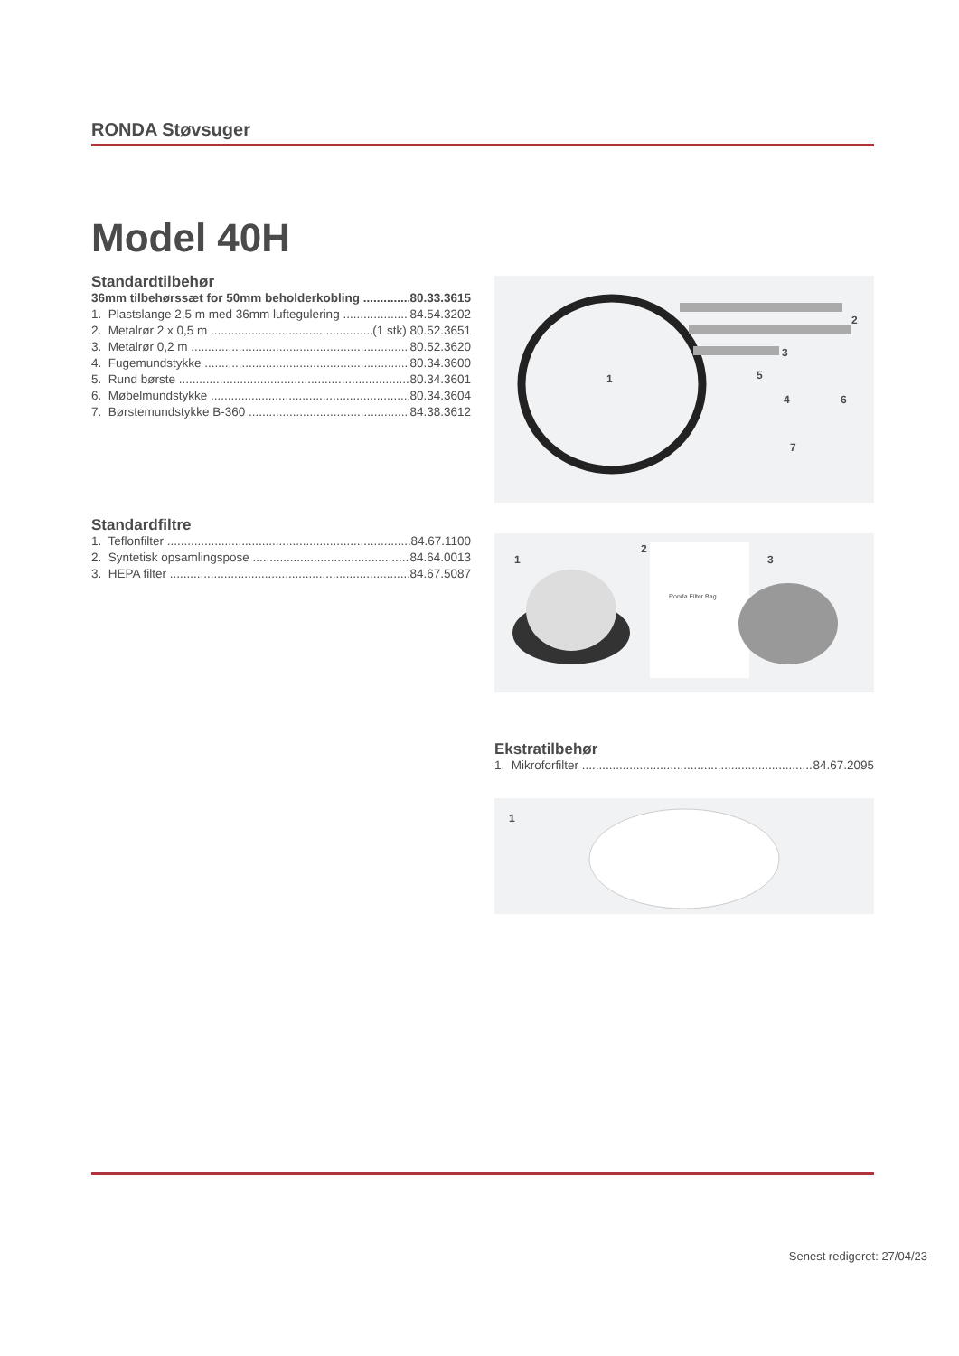RONDA Støvsuger
Model 40H
Standardtilbehør
36mm tilbehørssæt for 50mm beholderkobling 80.33.3615
1. Plastslange 2,5 m med 36mm luftegulering 84.54.3202
2. Metalrør 2 x 0,5 m (1 stk) 80.52.3651
3. Metalrør 0,2 m 80.52.3620
4. Fugemundstykke 80.34.3600
5. Rund børste 80.34.3601
6. Møbelmundstykke 80.34.3604
7. Børstemundstykke B-360 84.38.3612
1
2
3
4
5
6
7
Standardfiltre
1. Teflonfilter 84.67.1100
2. Syntetisk opsamlingspose 84.64.0013
3. HEPA filter 84.67.5087
1
2
3
Ronda Filter Bag
Ekstratilbehør
1. Mikroforfilter 84.67.2095
1
Senest redigeret: 27/04/23